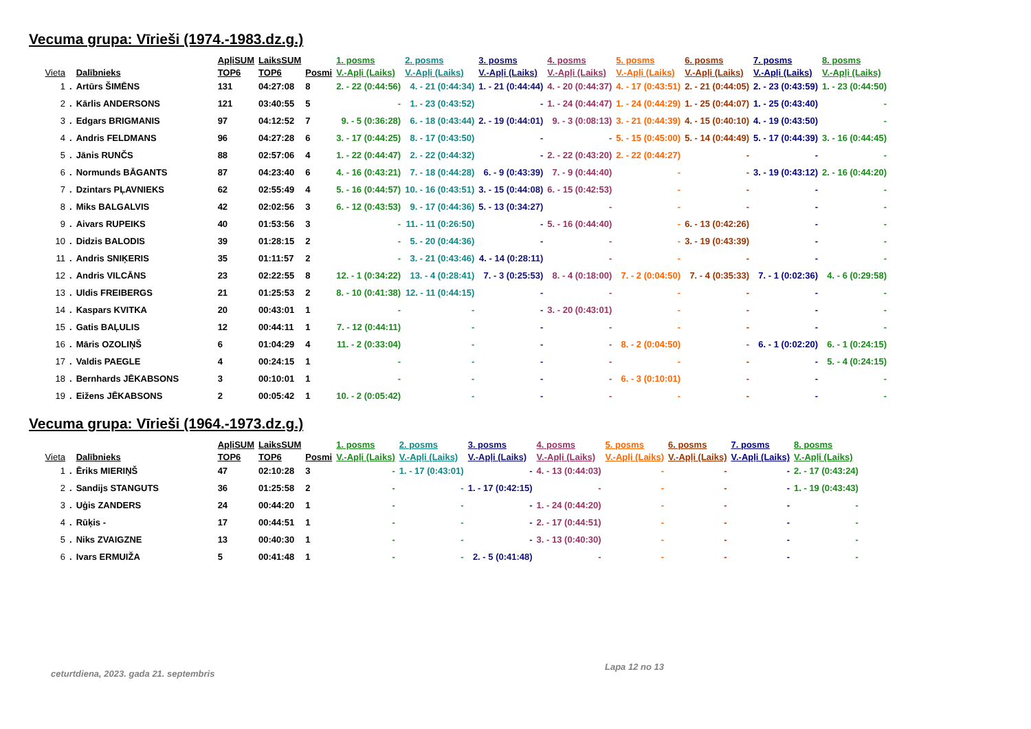Vecuma grupa: Vīrieši (1974.-1983.dz.g.)
| | | | ApļiSUM | LaiksSUM | | 1. posms | 2. posms | 3. posms | 4. posms | 5. posms | 6. posms | 7. posms | 8. posms |
| --- | --- | --- | --- | --- | --- | --- | --- | --- | --- | --- | --- | --- | --- |
| Vieta | | Dalībnieks | TOP6 | TOP6 | Posmi | V.-Apļi (Laiks) | V.-Apļi (Laiks) | V.-Apļi (Laiks) | V.-Apļi (Laiks) | V.-Apļi (Laiks) | V.-Apļi (Laiks) | V.-Apļi (Laiks) | V.-Apļi (Laiks) |
| 1 | . | Artūrs ŠIMĒNS | 131 | 04:27:08 | 8 | 2. - 22 (0:44:56) | 4. - 21 (0:44:34) | 1. - 21 (0:44:44) | 4. - 20 (0:44:37) | 4. - 17 (0:43:51) | 2. - 21 (0:44:05) | 2. - 23 (0:43:59) | 1. - 23 (0:44:50) |
| 2 | . | Kārlis ANDERSONS | 121 | 03:40:55 | 5 | - | 1. - 23 (0:43:52) | - | 1. - 24 (0:44:47) | 1. - 24 (0:44:29) | 1. - 25 (0:44:07) | 1. - 25 (0:43:40) | - |
| 3 | . | Edgars BRIGMANIS | 97 | 04:12:52 | 7 | 9. - 5 (0:36:28) | 6. - 18 (0:43:44) | 2. - 19 (0:44:01) | 9. - 3 (0:08:13) | 3. - 21 (0:44:39) | 4. - 15 (0:40:10) | 4. - 19 (0:43:50) | - |
| 4 | . | Andris FELDMANS | 96 | 04:27:28 | 6 | 3. - 17 (0:44:25) | 8. - 17 (0:43:50) | - | - | 5. - 15 (0:45:00) | 5. - 14 (0:44:49) | 5. - 17 (0:44:39) | 3. - 16 (0:44:45) |
| 5 | . | Jānis RUNČS | 88 | 02:57:06 | 4 | 1. - 22 (0:44:47) | 2. - 22 (0:44:32) | - | 2. - 22 (0:43:20) | 2. - 22 (0:44:27) | - | - | - |
| 6 | . | Normunds BĀGANTS | 87 | 04:23:40 | 6 | 4. - 16 (0:43:21) | 7. - 18 (0:44:28) | 6. - 9 (0:43:39) | 7. - 9 (0:44:40) | - | - | 3. - 19 (0:43:12) | 2. - 16 (0:44:20) |
| 7 | . | Dzintars PĻAVNIEKS | 62 | 02:55:49 | 4 | 5. - 16 (0:44:57) | 10. - 16 (0:43:51) | 3. - 15 (0:44:08) | 6. - 15 (0:42:53) | - | - | - | - |
| 8 | . | Miks BALGALVIS | 42 | 02:02:56 | 3 | 6. - 12 (0:43:53) | 9. - 17 (0:44:36) | 5. - 13 (0:34:27) | - | - | - | - | - |
| 9 | . | Aivars RUPEIKS | 40 | 01:53:56 | 3 | - | 11. - 11 (0:26:50) | - | 5. - 16 (0:44:40) | - | 6. - 13 (0:42:26) | - | - |
| 10 | . | Didzis BALODIS | 39 | 01:28:15 | 2 | - | 5. - 20 (0:44:36) | - | - | - | 3. - 19 (0:43:39) | - | - |
| 11 | . | Andris SNIĶERIS | 35 | 01:11:57 | 2 | - | 3. - 21 (0:43:46) | 4. - 14 (0:28:11) | - | - | - | - | - |
| 12 | . | Andris VILCĀNS | 23 | 02:22:55 | 8 | 12. - 1 (0:34:22) | 13. - 4 (0:28:41) | 7. - 3 (0:25:53) | 8. - 4 (0:18:00) | 7. - 2 (0:04:50) | 7. - 4 (0:35:33) | 7. - 1 (0:02:36) | 4. - 6 (0:29:58) |
| 13 | . | Uldis FREIBERGS | 21 | 01:25:53 | 2 | 8. - 10 (0:41:38) | 12. - 11 (0:44:15) | - | - | - | - | - | - |
| 14 | . | Kaspars KVITKA | 20 | 00:43:01 | 1 | - | - | - | 3. - 20 (0:43:01) | - | - | - | - |
| 15 | . | Gatis BAĻULIS | 12 | 00:44:11 | 1 | 7. - 12 (0:44:11) | - | - | - | - | - | - | - |
| 16 | . | Māris OZOLIŅŠ | 6 | 01:04:29 | 4 | 11. - 2 (0:33:04) | - | - | - | 8. - 2 (0:04:50) | - | 6. - 1 (0:02:20) | 6. - 1 (0:24:15) |
| 17 | . | Valdis PAEGLE | 4 | 00:24:15 | 1 | - | - | - | - | - | - | - | 5. - 4 (0:24:15) |
| 18 | . | Bernhards JĒKABSONS | 3 | 00:10:01 | 1 | - | - | - | - | 6. - 3 (0:10:01) | - | - | - |
| 19 | . | Eižens JĒKABSONS | 2 | 00:05:42 | 1 | 10. - 2 (0:05:42) | - | - | - | - | - | - | - |
Vecuma grupa: Vīrieši (1964.-1973.dz.g.)
| | | | ApļiSUM | LaiksSUM | | 1. posms | 2. posms | 3. posms | 4. posms | 5. posms | 6. posms | 7. posms | 8. posms |
| --- | --- | --- | --- | --- | --- | --- | --- | --- | --- | --- | --- | --- | --- |
| Vieta | | Dalībnieks | TOP6 | TOP6 | Posmi | V.-Apļi (Laiks) | V.-Apļi (Laiks) | V.-Apļi (Laiks) | V.-Apļi (Laiks) | V.-Apļi (Laiks) | V.-Apļi (Laiks) | V.-Apļi (Laiks) | V.-Apļi (Laiks) |
| 1 | . | Ēriks MIERIŅŠ | 47 | 02:10:28 | 3 | - | 1. - 17 (0:43:01) | - | 4. - 13 (0:44:03) | - | - | - | 2. - 17 (0:43:24) |
| 2 | . | Sandijs STANGUTS | 36 | 01:25:58 | 2 | - | - | 1. - 17 (0:42:15) | - | - | - | - | 1. - 19 (0:43:43) |
| 3 | . | Uģis ZANDERS | 24 | 00:44:20 | 1 | - | - | - | 1. - 24 (0:44:20) | - | - | - | - |
| 4 | . | Rūķis - | 17 | 00:44:51 | 1 | - | - | - | 2. - 17 (0:44:51) | - | - | - | - |
| 5 | . | Niks ZVAIGZNE | 13 | 00:40:30 | 1 | - | - | - | 3. - 13 (0:40:30) | - | - | - | - |
| 6 | . | Ivars ERMUIŽA | 5 | 00:41:48 | 1 | - | - | 2. - 5 (0:41:48) | - | - | - | - | - |
ceturtdiena, 2023. gada 21. septembris Lapa 12 no 13